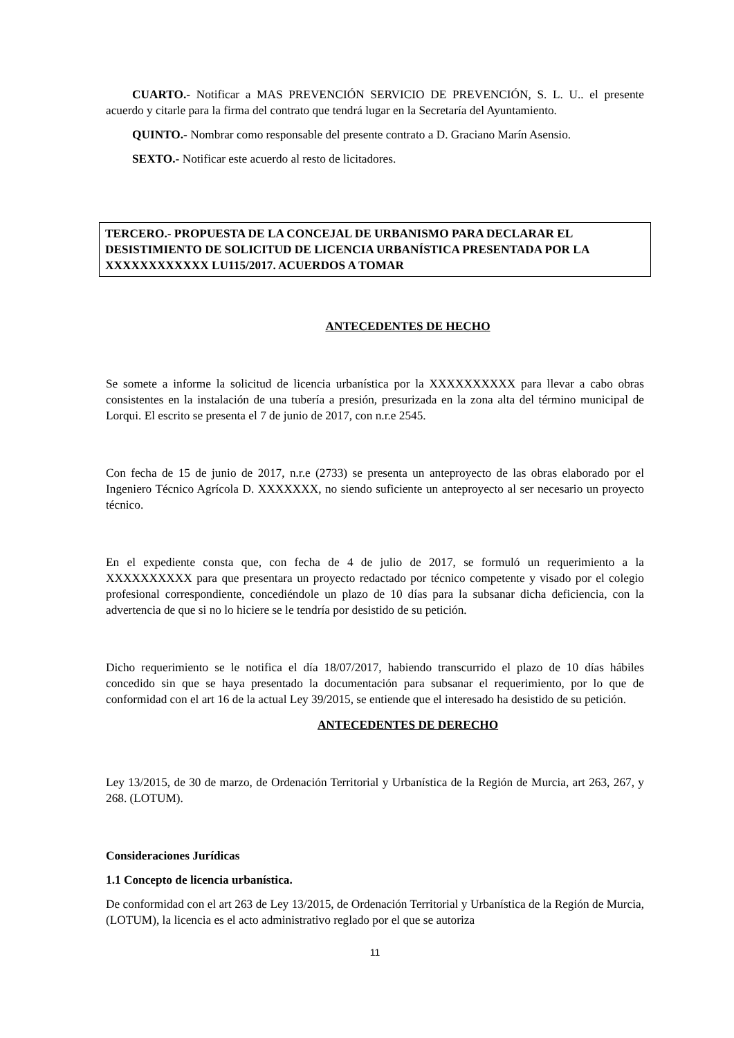CUARTO.- Notificar a MAS PREVENCIÓN SERVICIO DE PREVENCIÓN, S. L. U.. el presente acuerdo y citarle para la firma del contrato que tendrá lugar en la Secretaría del Ayuntamiento.
QUINTO.- Nombrar como responsable del presente contrato a D. Graciano Marín Asensio.
SEXTO.- Notificar este acuerdo al resto de licitadores.
TERCERO.- PROPUESTA DE LA CONCEJAL DE URBANISMO PARA DECLARAR EL DESISTIMIENTO DE SOLICITUD DE LICENCIA URBANÍSTICA PRESENTADA POR LA XXXXXXXXXXXX LU115/2017. ACUERDOS A TOMAR
ANTECEDENTES DE HECHO
Se somete a informe la solicitud de licencia urbanística por la XXXXXXXXXX para llevar a cabo obras consistentes en la instalación de una tubería a presión, presurizada en la zona alta del término municipal de Lorqui. El escrito se presenta el 7 de junio de 2017, con n.r.e 2545.
Con fecha de 15 de junio de 2017, n.r.e (2733) se presenta un anteproyecto de las obras elaborado por el Ingeniero Técnico Agrícola D. XXXXXXX, no siendo suficiente un anteproyecto al ser necesario un proyecto técnico.
En el expediente consta que, con fecha de 4 de julio de 2017, se formuló un requerimiento a la XXXXXXXXXX para que presentara un proyecto redactado por técnico competente y visado por el colegio profesional correspondiente, concediéndole un plazo de 10 días para la subsanar dicha deficiencia, con la advertencia de que si no lo hiciere se le tendría por desistido de su petición.
Dicho requerimiento se le notifica el día 18/07/2017, habiendo transcurrido el plazo de 10 días hábiles concedido sin que se haya presentado la documentación para subsanar el requerimiento, por lo que de conformidad con el art 16 de la actual Ley 39/2015, se entiende que el interesado ha desistido de su petición.
ANTECEDENTES DE DERECHO
Ley 13/2015, de 30 de marzo, de Ordenación Territorial y Urbanística de la Región de Murcia, art 263, 267, y 268. (LOTUM).
Consideraciones Jurídicas
1.1 Concepto de licencia urbanística.
De conformidad con el art 263 de Ley 13/2015, de Ordenación Territorial y Urbanística de la Región de Murcia, (LOTUM), la licencia es el acto administrativo reglado por el que se autoriza
11